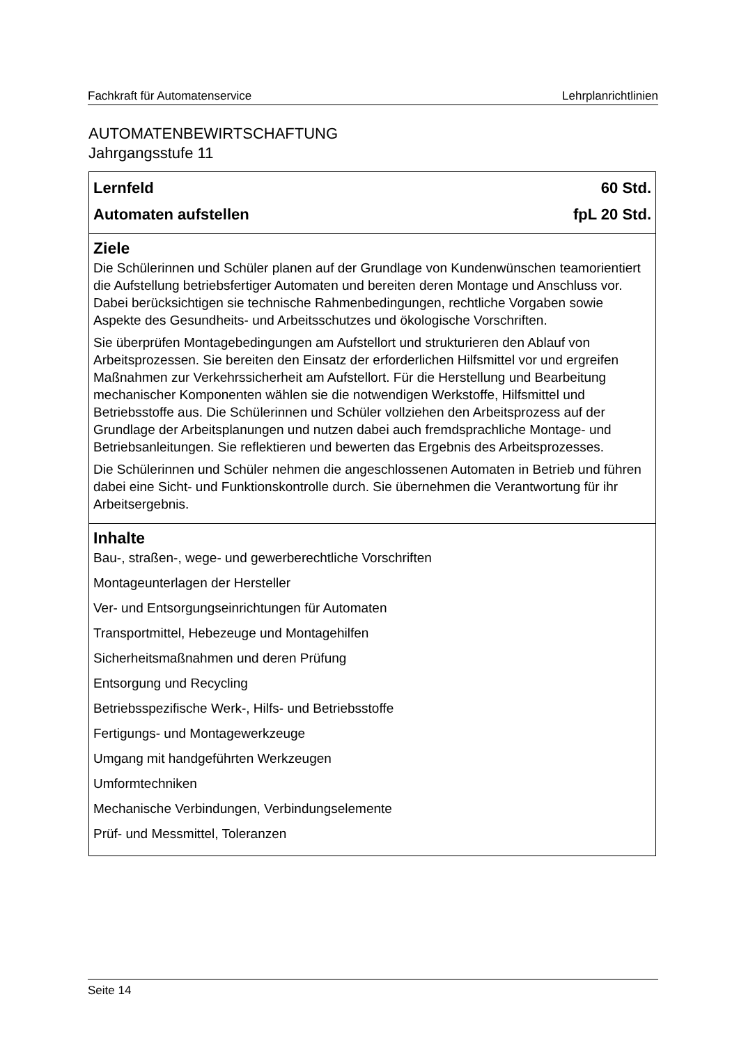Fachkraft für Automatenservice Lehrplanrichtlinien
AUTOMATENBEWIRTSCHAFTUNG
Jahrgangsstufe 11
| Lernfeld 60 Std. Automaten aufstellen fpL 20 Std. |
| Ziele Die Schülerinnen und Schüler planen auf der Grundlage von Kundenwünschen teamorientiert die Aufstellung betriebsfertiger Automaten und bereiten deren Montage und Anschluss vor. Dabei berücksichtigen sie technische Rahmenbedingungen, rechtliche Vorgaben sowie Aspekte des Gesundheits- und Arbeitsschutzes und ökologische Vorschriften. Sie überprüfen Montagebedingungen am Aufstellort und strukturieren den Ablauf von Arbeitsprozessen. Sie bereiten den Einsatz der erforderlichen Hilfsmittel vor und ergreifen Maßnahmen zur Verkehrssicherheit am Aufstellort. Für die Herstellung und Bearbeitung mechanischer Komponenten wählen sie die notwendigen Werkstoffe, Hilfsmittel und Betriebsstoffe aus. Die Schülerinnen und Schüler vollziehen den Arbeitsprozess auf der Grundlage der Arbeitsplanungen und nutzen dabei auch fremdsprachliche Montage- und Betriebsanleitungen. Sie reflektieren und bewerten das Ergebnis des Arbeitsprozesses. Die Schülerinnen und Schüler nehmen die angeschlossenen Automaten in Betrieb und führen dabei eine Sicht- und Funktionskontrolle durch. Sie übernehmen die Verantwortung für ihr Arbeitsergebnis. |
| Inhalte Bau-, straßen-, wege- und gewerberechtliche Vorschriften Montageunterlagen der Hersteller Ver- und Entsorgungseinrichtungen für Automaten Transportmittel, Hebezeuge und Montagehilfen Sicherheitsmaßnahmen und deren Prüfung Entsorgung und Recycling Betriebsspezifische Werk-, Hilfs- und Betriebsstoffe Fertigungs- und Montagewerkzeuge Umgang mit handgeführten Werkzeugen Umformtechniken Mechanische Verbindungen, Verbindungselemente Prüf- und Messmittel, Toleranzen |
Seite 14